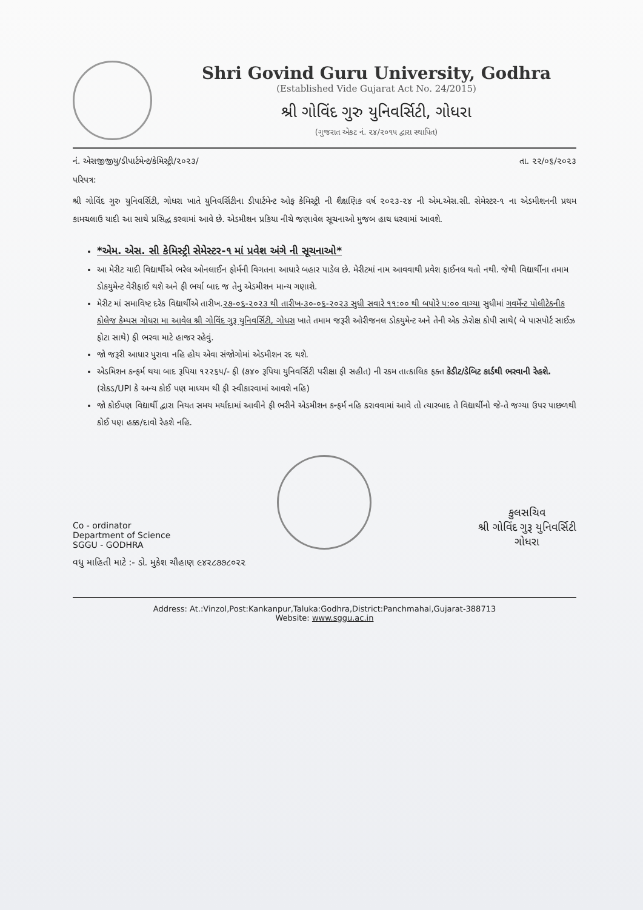Shri Govind Guru University, Godhra
(Established Vide Gujarat Act No. 24/2015)
શ્રી ગોવિંદ ગુરુ યુનિવર્સિટી, ગોધરા
(ગુજરાત એકટ નં. ૨૪/૨૦૧૫ દ્વારા સ્થાપિત)
નં. એસજીજીયુ/ડીપાર્ટમેન્ટ/કેમિસ્ટ્રી/૨૦૨૩/ તા. ૨૨/૦૬/૨૦૨૩
પરિપત્ર:
શ્રી ગોવિંદ ગુરુ યુનિવર્સિટી, ગોધરા ખાતે યુનિવર્સિટીના ડીપાર્ટમેન્ટ ઓફ કેમિસ્ટ્રી ની શૈક્ષણિક વર્ષ ૨૦૨૩-૨૪ ની એમ.એસ.સી. સેમેસ્ટર-૧ ના એડમીશનની પ્રથમ કામચલાઉ યાદી આ સાથે પ્રસિદ્ધ કરવામાં આવે છે. એડમીશન પ્રકિયા નીચે જણાવેલ સૂચનાઓ મુજબ હાથ ધરવામાં આવશે.
*એમ. એસ. સી કેમિસ્ટ્રી સેમેસ્ટર-૧ માં પ્રવેશ અંગે ની સૂચનાઓ*
આ મેરીટ યાદી વિદ્યાર્થીએ ભરેલ ઓનલાઈન ફોર્મની વિગતના આધારે બહાર પાડેલ છે. મેરીટમાં નામ આવવાથી પ્રવેશ ફાઈનલ થતો નથી. જેથી વિદ્યાર્થીના તમામ ડોકયુમેન્ટ વેરીફાઈ થશે અને ફી ભર્યા બાદ જ તેનુ એડમીશન માન્ય ગણાશે.
મેરીટ માં સમાવિષ્ટ દરેક વિદ્યાર્થીએ તારીખ.૨૭-૦૬-૨૦૨૩ થી તારીખ-૩૦-૦૬-૨૦૨૩ સુધી સવારે ૧૧:૦૦ થી બપોરે ૫:૦૦ વાગ્યા સુધીમાં ગવર્મેન્ટ પોલીટેકનીક કોલેજ કેમ્પસ ગોધરા મા આવેલ શ્રી ગોવિંદ ગુરૂ યુનિવર્સિટી, ગોધરા ખાતે તમામ જરૂરી ઓરીજનલ ડોકયુમેન્ટ અને તેની એક ઝેરોક્ષ કોપી સાથે( બે પાસપોર્ટ સાઈઝ ફોટા સાથે) ફી ભરવા માટે હાજર રહેવું.
જો જરૂરી આધાર પુરાવા નહિ હોય એવા સંજોગોમાં એડમીશન રદ થશે.
એડમિશન કન્ફર્મ થયા બાદ રૂપિયા ૧૨૨૬૫/- ફી (૭૪૦ રૂપિયા યુનિવર્સિટી પરીક્ષા ફી સહીત) ની રકમ તાત્કાલિક ફક્ત કેડીટ/ડેબિટ કાર્ડથી ભરવાની રેહશે. (રોકડ/UPI કે અન્ય કોઈ પણ માધ્યમ થી ફી સ્વીકારવામાં આવશે નહિ)
જો કોઈપણ વિદ્યાર્થી દ્વારા નિયત સમય મર્યાદામાં આવીને ફી ભરીને એડમીશન કન્ફર્મ નહિ કરાવવામાં આવે તો ત્યારબાદ તે વિદ્યાર્થીનો જે-તે જગ્યા ઉપર પાછળથી કોઈ પણ હક્ક/દાવો રેહશે નહિ.
Co - ordinator
Department of Science
SGGU - GODHRA
કુલસચિવ
શ્રી ગોવિંદ ગુરૂ યુનિવર્સિટી
ગોધરા
વધુ માહિતી માટે :- ડો. મુકેશ ચૌહાણ ૯૪૨૮૭૭૮૦૨૨
Address: At.:Vinzol,Post:Kankanpur,Taluka:Godhra,District:Panchmahal,Gujarat-388713
Website: www.sggu.ac.in